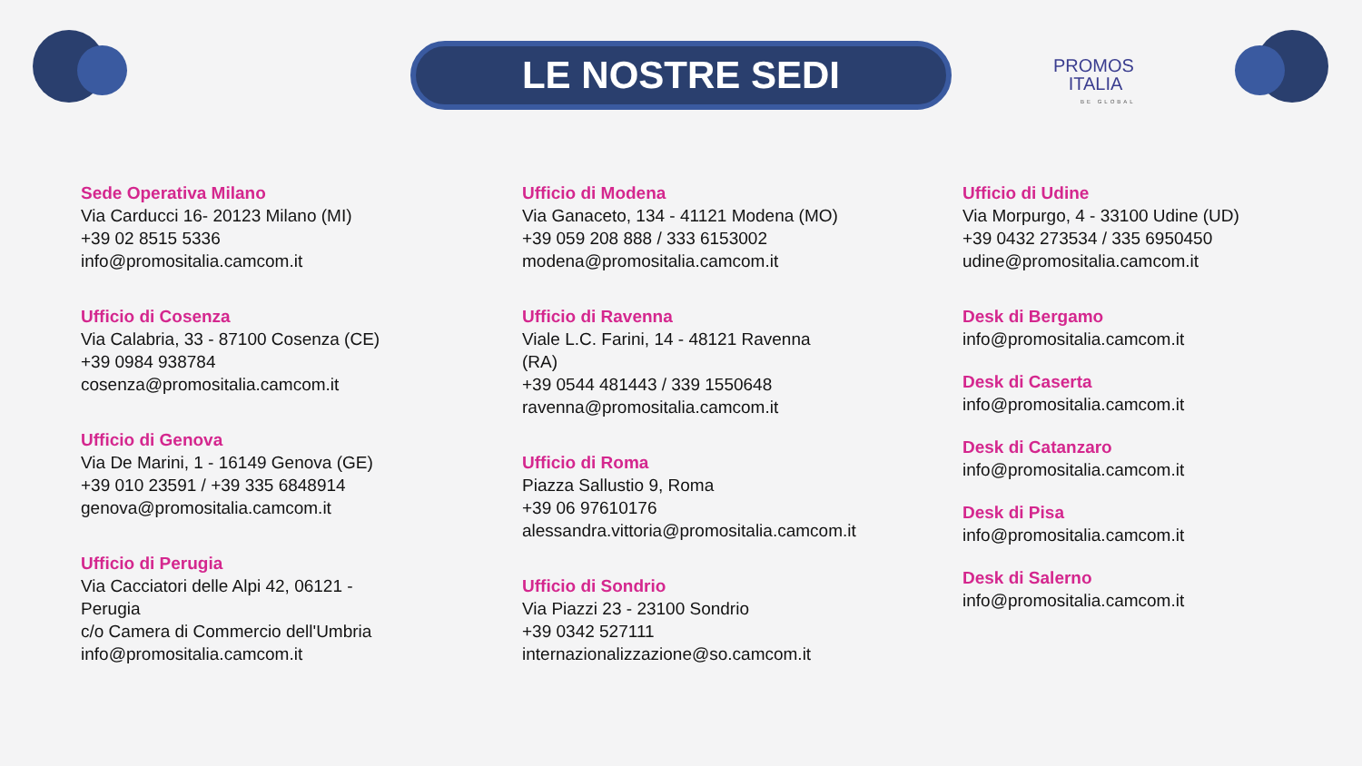LE NOSTRE SEDI
PROMOS
ITALIA
BE GLOBAL
Sede Operativa Milano
Via Carducci 16- 20123 Milano (MI)
+39 02 8515 5336
info@promositalia.camcom.it
Ufficio di Cosenza
Via Calabria, 33 - 87100 Cosenza (CE)
+39 0984 938784
cosenza@promositalia.camcom.it
Ufficio di Genova
Via De Marini, 1 - 16149 Genova (GE)
+39 010 23591 / +39 335 6848914
genova@promositalia.camcom.it
Ufficio di Perugia
Via Cacciatori delle Alpi 42, 06121 -
Perugia
c/o Camera di Commercio dell'Umbria
info@promositalia.camcom.it
Ufficio di Modena
Via Ganaceto, 134 - 41121 Modena (MO)
+39 059 208 888 / 333 6153002
modena@promositalia.camcom.it
Ufficio di Ravenna
Viale L.C. Farini, 14 - 48121 Ravenna
(RA)
+39 0544 481443 / 339 1550648
ravenna@promositalia.camcom.it
Ufficio di Roma
Piazza Sallustio 9, Roma
+39 06 97610176
alessandra.vittoria@promositalia.camcom.it
Ufficio di Sondrio
Via Piazzi 23 - 23100 Sondrio
+39 0342 527111
internazionalizzazione@so.camcom.it
Ufficio di Udine
Via Morpurgo, 4 - 33100 Udine (UD)
+39 0432 273534 / 335 6950450
udine@promositalia.camcom.it
Desk di Bergamo
info@promositalia.camcom.it
Desk di Caserta
info@promositalia.camcom.it
Desk di Catanzaro
info@promositalia.camcom.it
Desk di Pisa
info@promositalia.camcom.it
Desk di Salerno
info@promositalia.camcom.it